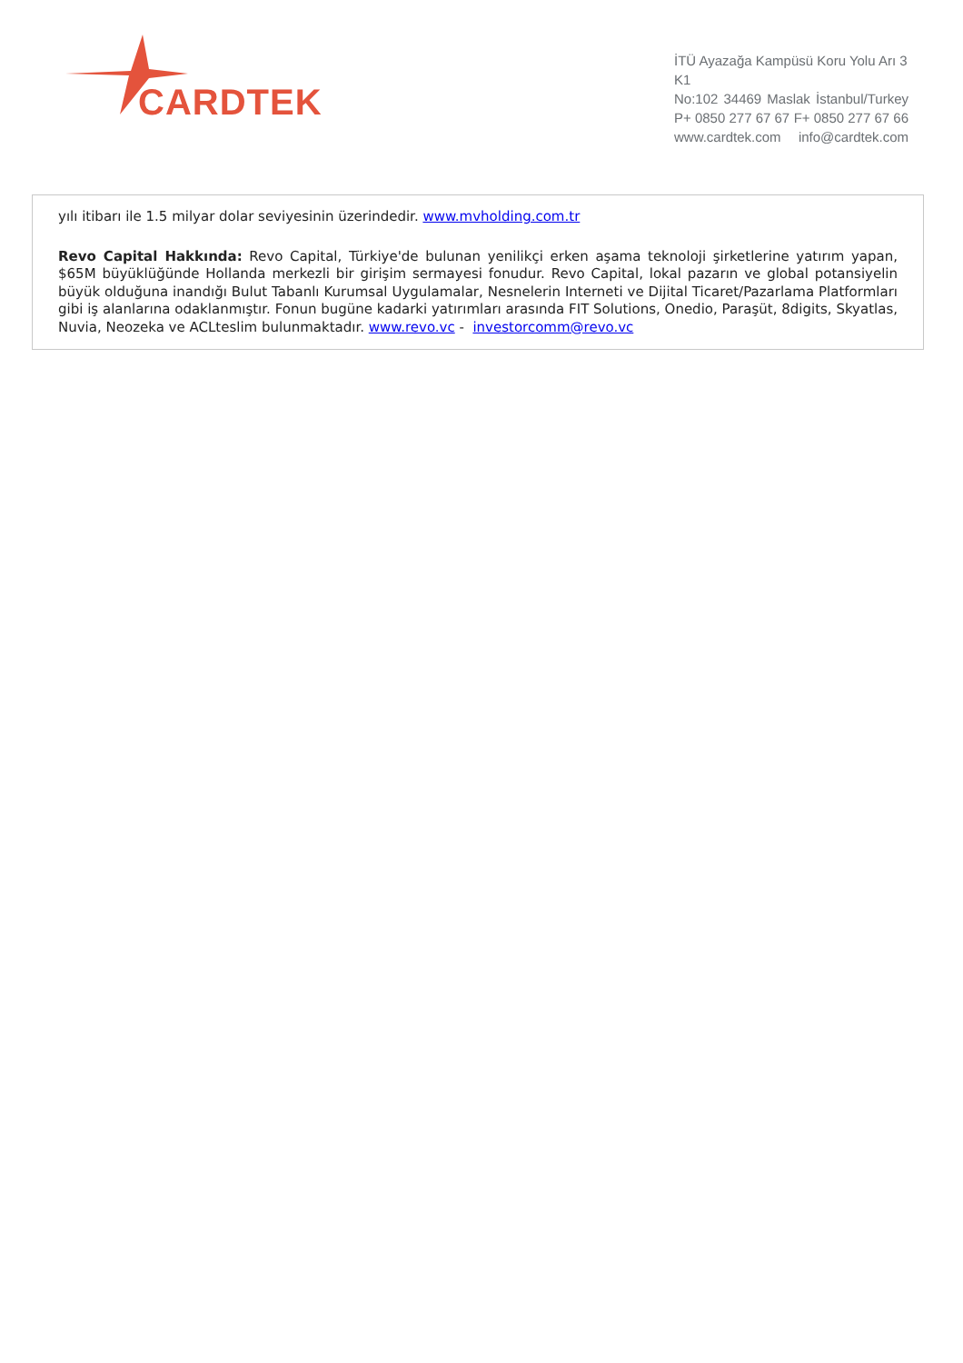CARDTEK
İTÜ Ayazağa Kampüsü Koru Yolu Arı 3 K1
No:102 34469 Maslak İstanbul/Turkey
P+ 0850 277 67 67 F+ 0850 277 67 66
www.cardtek.com info@cardtek.com
yılı itibarı ile 1.5 milyar dolar seviyesinin üzerindedir. www.mvholding.com.tr
Revo Capital Hakkında: Revo Capital, Türkiye'de bulunan yenilikçi erken aşama teknoloji şirketlerine yatırım yapan, $65M büyüklüğünde Hollanda merkezli bir girişim sermayesi fonudur. Revo Capital, lokal pazarın ve global potansiyelin büyük olduğuna inandığı Bulut Tabanlı Kurumsal Uygulamalar, Nesnelerin Interneti ve Dijital Ticaret/Pazarlama Platformları gibi iş alanlarına odaklanmıştır. Fonun bugüne kadarki yatırımları arasında FIT Solutions, Onedio, Paraşüt, 8digits, Skyatlas, Nuvia, Neozeka ve ACLteslim bulunmaktadır. www.revo.vc - investorcomm@revo.vc